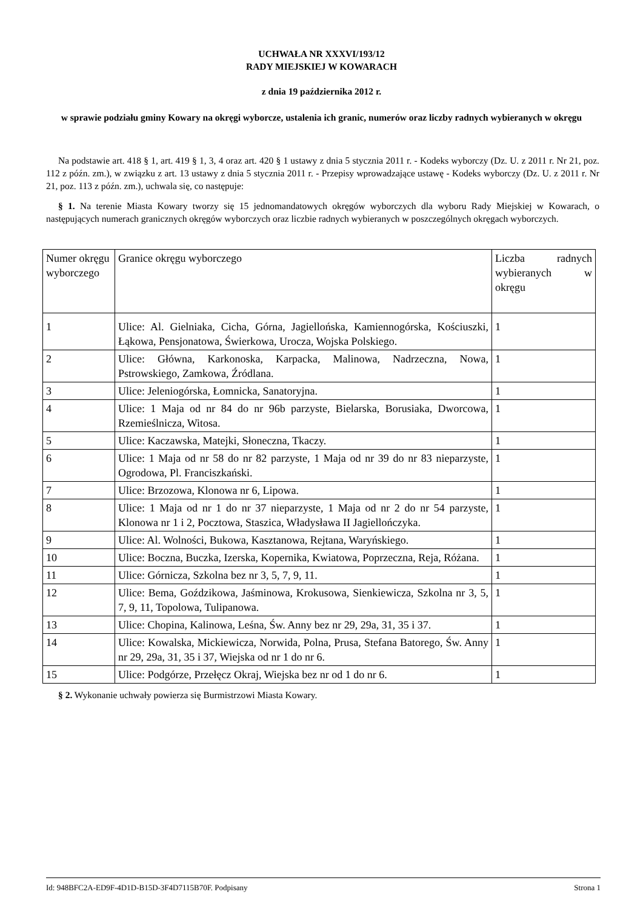UCHWAŁA NR XXXVI/193/12
RADY MIEJSKIEJ W KOWARACH
z dnia 19 października 2012 r.
w sprawie podziału gminy Kowary na okręgi wyborcze, ustalenia ich granic, numerów oraz liczby radnych wybieranych w okręgu
Na podstawie art. 418 § 1, art. 419 § 1, 3, 4 oraz art. 420 § 1 ustawy z dnia 5 stycznia 2011 r. - Kodeks wyborczy (Dz. U. z 2011 r. Nr 21, poz. 112 z późn. zm.), w związku z art. 13 ustawy z dnia 5 stycznia 2011 r. - Przepisy wprowadzające ustawę - Kodeks wyborczy (Dz. U. z 2011 r. Nr 21, poz. 113 z późn. zm.), uchwala się, co następuje:
§ 1. Na terenie Miasta Kowary tworzy się 15 jednomandatowych okręgów wyborczych dla wyboru Rady Miejskiej w Kowarach, o następujących numerach granicznych okręgów wyborczych oraz liczbie radnych wybieranych w poszczególnych okręgach wyborczych.
| Numer okręgu wyborczego | Granice okręgu wyborczego | Liczba radnych wybieranych w okręgu |
| --- | --- | --- |
| 1 | Ulice: Al. Gielniaka, Cicha, Górna, Jagiellońska, Kamiennogórska, Kościuszki, Łąkowa, Pensjonatowa, Świerkowa, Urocza, Wojska Polskiego. | 1 |
| 2 | Ulice: Główna, Karkonoska, Karpacka, Malinowa, Nadrzeczna, Nowa, Pstrowskiego, Zamkowa, Źródlana. | 1 |
| 3 | Ulice: Jeleniogórska, Łomnicka, Sanatoryjna. | 1 |
| 4 | Ulice: 1 Maja od nr 84 do nr 96b parzyste, Bielarska, Borusiaka, Dworcowa, Rzemieślnicza, Witosa. | 1 |
| 5 | Ulice: Kaczawska, Matejki, Słoneczna, Tkaczy. | 1 |
| 6 | Ulice: 1 Maja od nr 58 do nr 82 parzyste, 1 Maja od nr 39 do nr 83 nieparzyste, Ogrodowa, Pl. Franciszkański. | 1 |
| 7 | Ulice: Brzozowa, Klonowa nr 6, Lipowa. | 1 |
| 8 | Ulice: 1 Maja od nr 1 do nr 37 nieparzyste, 1 Maja od nr 2 do nr 54 parzyste, Klonowa nr 1 i 2, Pocztowa, Staszica, Władysława II Jagiellończyka. | 1 |
| 9 | Ulice: Al. Wolności, Bukowa, Kasztanowa, Rejtana, Waryńskiego. | 1 |
| 10 | Ulice: Boczna, Buczka, Izerska, Kopernika, Kwiatowa, Poprzeczna, Reja, Różana. | 1 |
| 11 | Ulice: Górnicza, Szkolna bez nr 3, 5, 7, 9, 11. | 1 |
| 12 | Ulice: Bema, Goździkowa, Jaśminowa, Krokusowa, Sienkiewicza, Szkolna nr 3, 5, 7, 9, 11, Topolowa, Tulipanowa. | 1 |
| 13 | Ulice: Chopina, Kalinowa, Leśna, Św. Anny bez nr 29, 29a, 31, 35 i 37. | 1 |
| 14 | Ulice: Kowalska, Mickiewicza, Norwida, Polna, Prusa, Stefana Batorego, Św. Anny nr 29, 29a, 31, 35 i 37, Wiejska od nr 1 do nr 6. | 1 |
| 15 | Ulice: Podgórze, Przełęcz Okraj, Wiejska bez nr od 1 do nr 6. | 1 |
§ 2. Wykonanie uchwały powierza się Burmistrzowi Miasta Kowary.
Id: 948BFC2A-ED9F-4D1D-B15D-3F4D7115B70F. Podpisany Strona 1